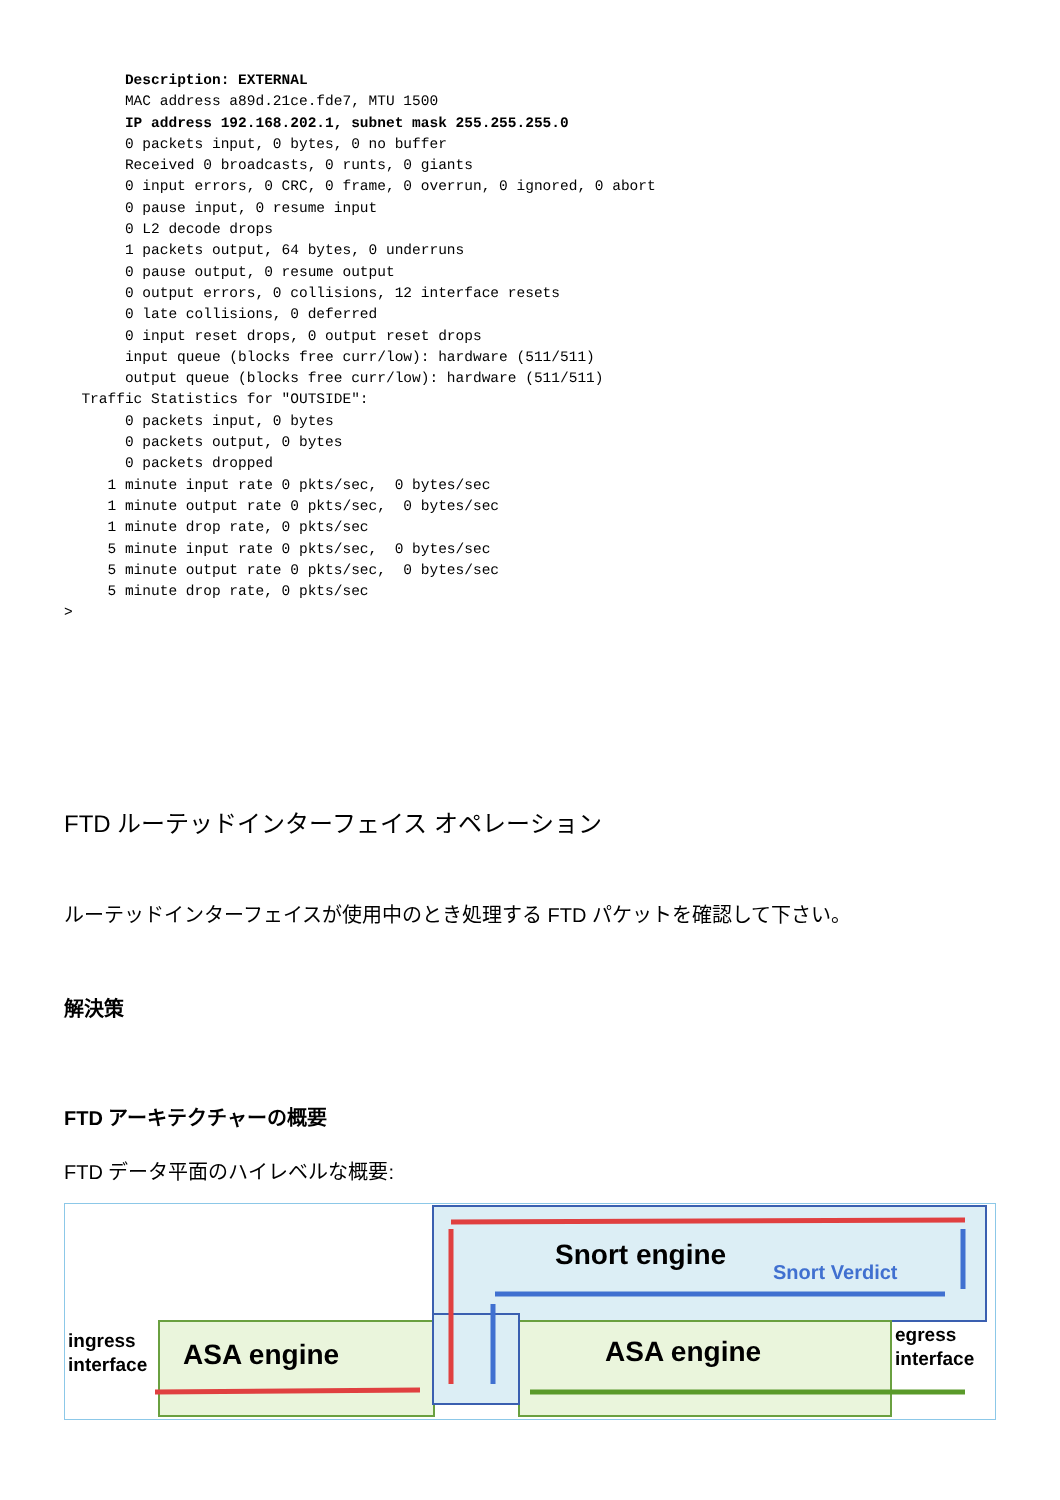Description: EXTERNAL
       MAC address a89d.21ce.fde7, MTU 1500
       IP address 192.168.202.1, subnet mask 255.255.255.0
       0 packets input, 0 bytes, 0 no buffer
       Received 0 broadcasts, 0 runts, 0 giants
       0 input errors, 0 CRC, 0 frame, 0 overrun, 0 ignored, 0 abort
       0 pause input, 0 resume input
       0 L2 decode drops
       1 packets output, 64 bytes, 0 underruns
       0 pause output, 0 resume output
       0 output errors, 0 collisions, 12 interface resets
       0 late collisions, 0 deferred
       0 input reset drops, 0 output reset drops
       input queue (blocks free curr/low): hardware (511/511)
       output queue (blocks free curr/low): hardware (511/511)
  Traffic Statistics for "OUTSIDE":
       0 packets input, 0 bytes
       0 packets output, 0 bytes
       0 packets dropped
     1 minute input rate 0 pkts/sec,  0 bytes/sec
     1 minute output rate 0 pkts/sec,  0 bytes/sec
     1 minute drop rate, 0 pkts/sec
     5 minute input rate 0 pkts/sec,  0 bytes/sec
     5 minute output rate 0 pkts/sec,  0 bytes/sec
     5 minute drop rate, 0 pkts/sec
>
FTD ルーテッドインターフェイス オペレーション
ルーテッドインターフェイスが使用中のとき処理する FTD パケットを確認して下さい。
解決策
FTD アーキテクチャーの概要
FTD データ平面のハイレベルな概要:
Snort engine
Snort Verdict
ASA engine
ASA engine
ingress
interface
egress
interface